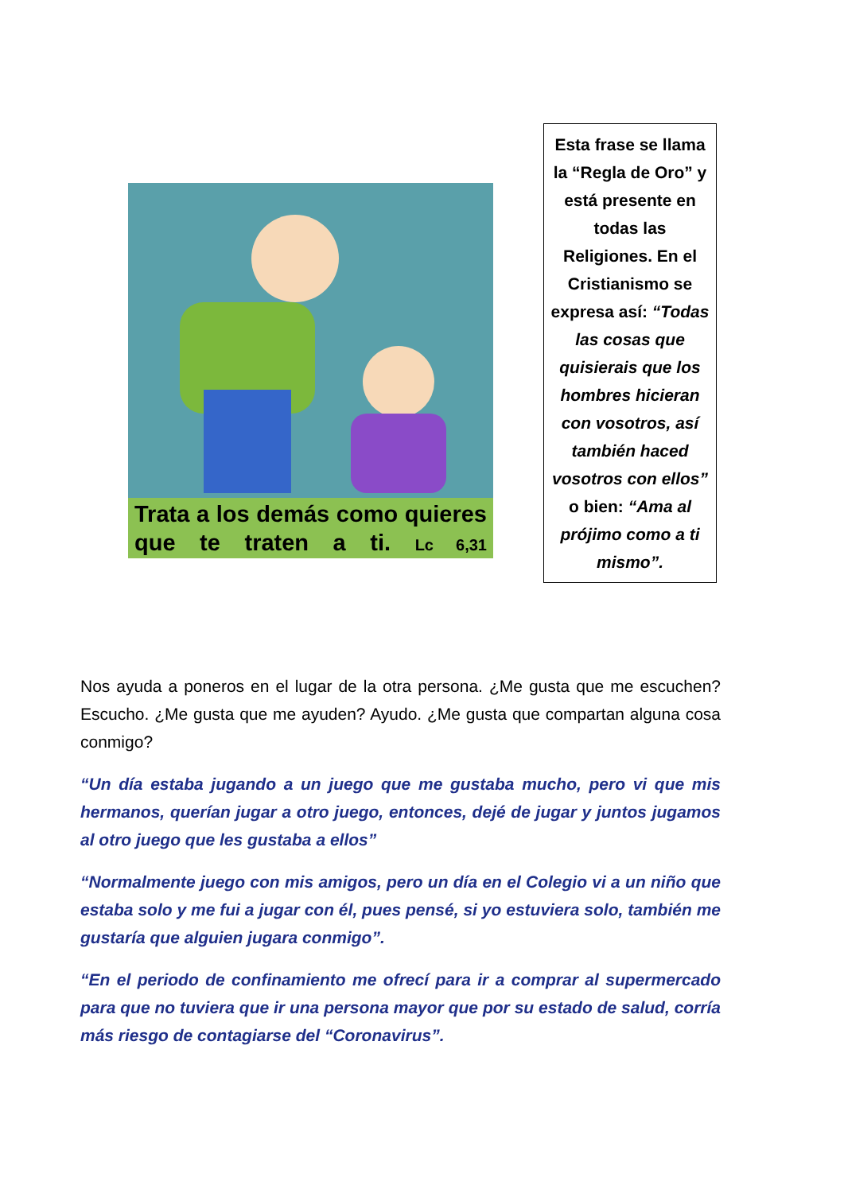Trata a los demás como quieres que te traten a ti. Lc 6,31
Esta frase se llama la “Regla de Oro” y está presente en todas las Religiones. En el Cristianismo se expresa así: “Todas las cosas que quisierais que los hombres hicieran con vosotros, así también haced vosotros con ellos” o bien: “Ama al prójimo como a ti mismo”.
Nos ayuda a poneros en el lugar de la otra persona. ¿Me gusta que me escuchen? Escucho. ¿Me gusta que me ayuden? Ayudo. ¿Me gusta que compartan alguna cosa conmigo?
“Un día estaba jugando a un juego que me gustaba mucho, pero vi que mis hermanos, querían jugar a otro juego, entonces, dejé de jugar y juntos jugamos al otro juego que les gustaba a ellos”
“Normalmente juego con mis amigos, pero un día en el Colegio vi a un niño que estaba solo y me fui a jugar con él, pues pensé, si yo estuviera solo, también me gustaría que alguien jugara conmigo”.
“En el periodo de confinamiento me ofrecí para ir a comprar al supermercado para que no tuviera que ir una persona mayor que por su estado de salud, corría más riesgo de contagiarse del “Coronavirus”.